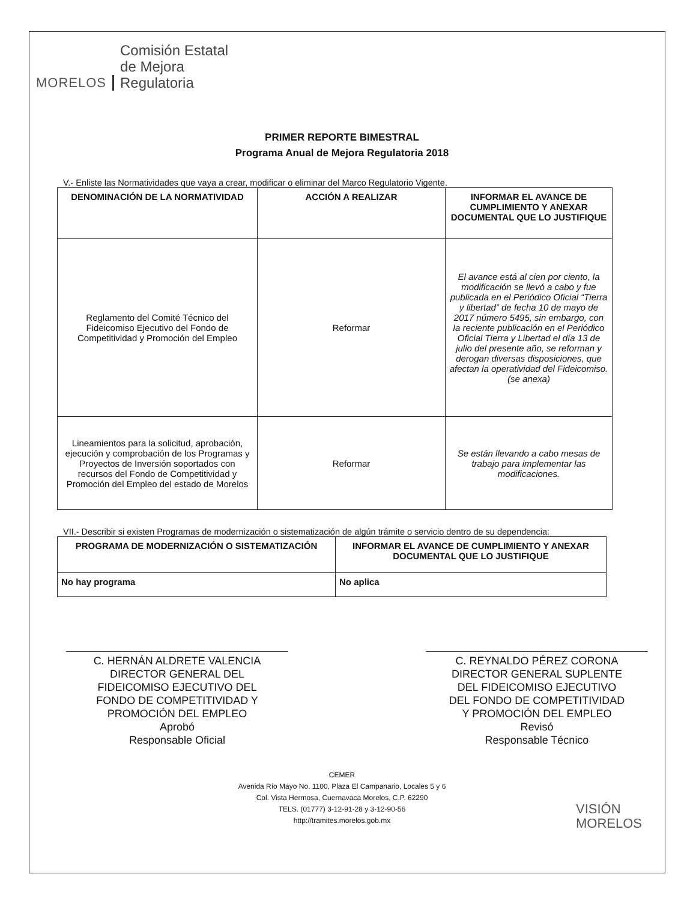MORELOS Comisión Estatal
de Mejora
Regulatoria
PRIMER REPORTE BIMESTRAL
Programa Anual de Mejora Regulatoria 2018
V.- Enliste las Normatividades que vaya a crear, modificar o eliminar del Marco Regulatorio Vigente.
| DENOMINACIÓN DE LA NORMATIVIDAD | ACCIÓN A REALIZAR | INFORMAR EL AVANCE DE CUMPLIMIENTO Y ANEXAR DOCUMENTAL QUE LO JUSTIFIQUE |
| --- | --- | --- |
| Reglamento del Comité Técnico del Fideicomiso Ejecutivo del Fondo de Competitividad y Promoción del Empleo | Reformar | El avance está al cien por ciento, la modificación se llevó a cabo y fue publicada en el Periódico Oficial “Tierra y libertad” de fecha 10 de mayo de 2017 número 5495, sin embargo, con la reciente publicación en el Periódico Oficial Tierra y Libertad el día 13 de julio del presente año, se reforman y derogan diversas disposiciones, que afectan la operatividad del Fideicomiso. (se anexa) |
| Lineamientos para la solicitud, aprobación, ejecución y comprobación de los Programas y Proyectos de Inversión soportados con recursos del Fondo de Competitividad y Promoción del Empleo del estado de Morelos | Reformar | Se están llevando a cabo mesas de trabajo para implementar las modificaciones. |
VII.- Describir si existen Programas de modernización o sistematización de algún trámite o servicio dentro de su dependencia:
| PROGRAMA DE MODERNIZACIÓN O SISTEMATIZACIÓN | INFORMAR EL AVANCE DE CUMPLIMIENTO Y ANEXAR DOCUMENTAL QUE LO JUSTIFIQUE |
| --- | --- |
| No hay programa | No aplica |
C. HERNÁN ALDRETE VALENCIA
DIRECTOR GENERAL DEL
FIDEICOMISO EJECUTIVO DEL
FONDO DE COMPETITIVIDAD Y
PROMOCIÓN DEL EMPLEO
Aprobó
Responsable Oficial
C. REYNALDO PÉREZ CORONA
DIRECTOR GENERAL SUPLENTE
DEL FIDEICOMISO EJECUTIVO
DEL FONDO DE COMPETITIVIDAD
Y PROMOCIÓN DEL EMPLEO
Revisó
Responsable Técnico
CEMER
Avenida Río Mayo No. 1100, Plaza El Campanario, Locales 5 y 6
Col. Vista Hermosa, Cuernavaca Morelos, C.P. 62290
TELS. (01777) 3-12-91-28 y 3-12-90-56
http://tramites.morelos.gob.mx
VISIÓN
MORELOS